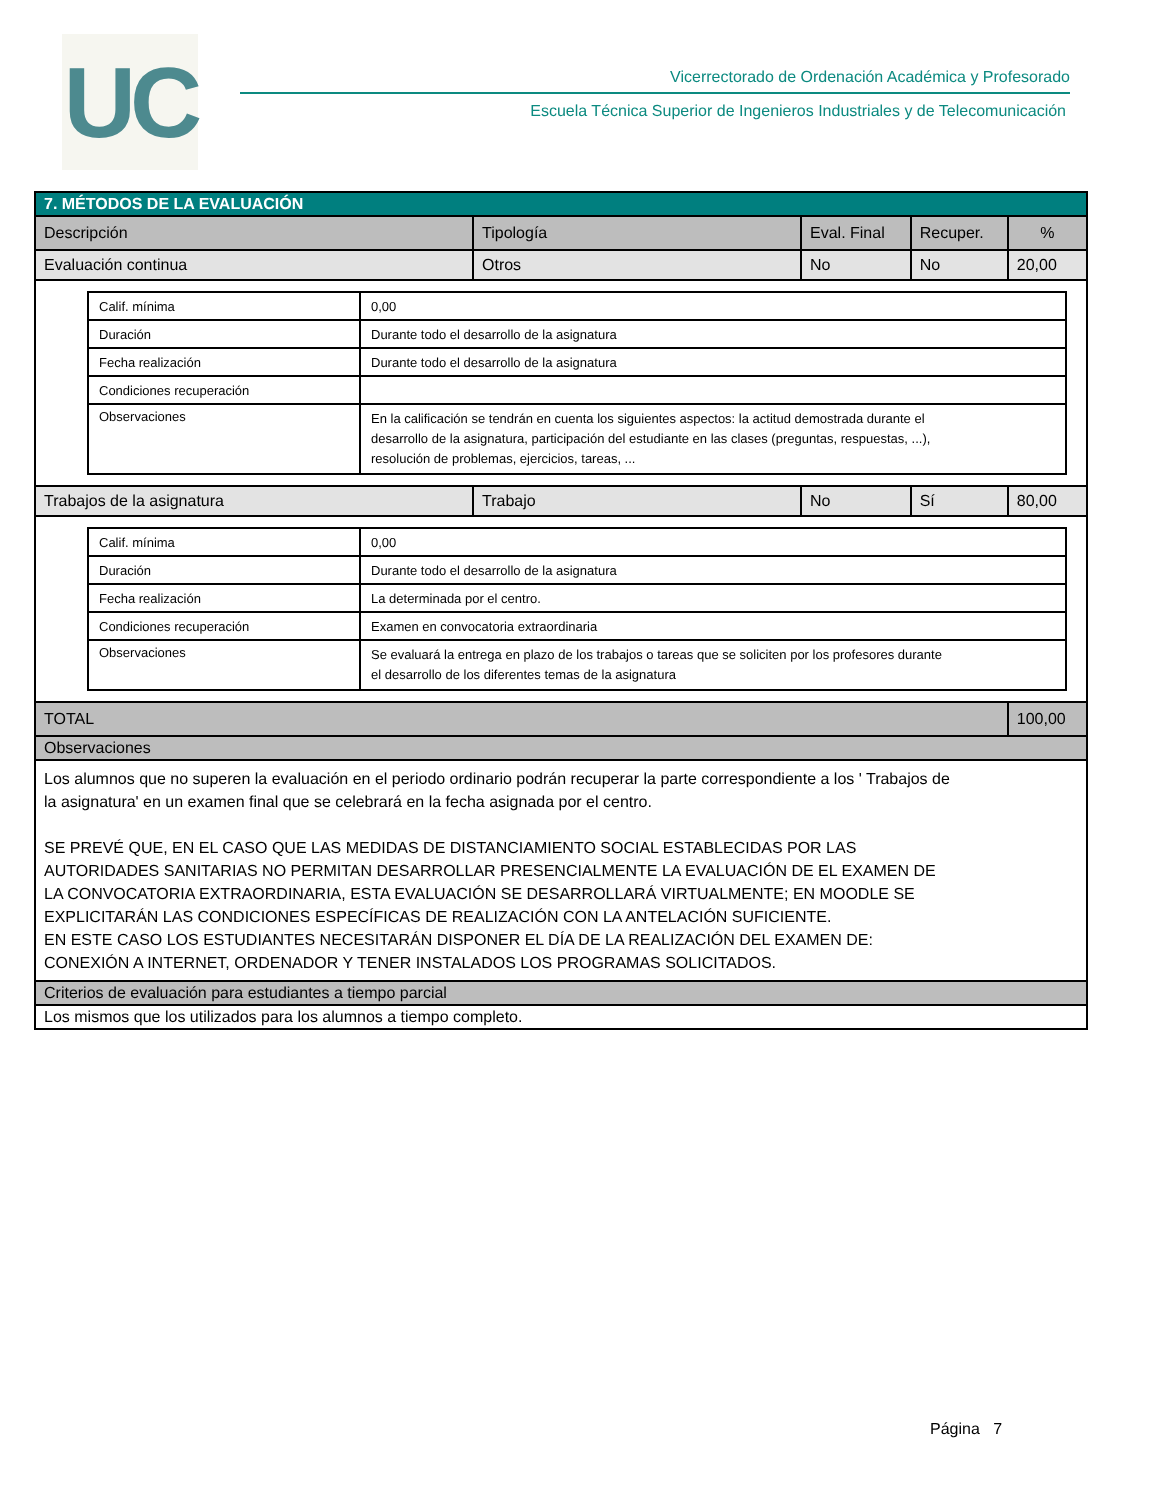UC
Vicerrectorado de Ordenación Académica y Profesorado
Escuela Técnica Superior de Ingenieros Industriales y de Telecomunicación
| 7. MÉTODOS DE LA EVALUACIÓN | | | | |
| Descripción | Tipología | Eval. Final | Recuper. | % |
| Evaluación continua | Otros | No | No | 20,00 |
| / Calif. mínima / 0,00 / / Duración / Durante todo el desarrollo de la asignatura / / Fecha realización / Durante todo el desarrollo de la asignatura / / Condiciones recuperación / / / Observaciones / En la calificación se tendrán en cuenta los siguientes aspectos: la actitud demostrada durante el desarrollo de la asignatura, participación del estudiante en las clases (preguntas, respuestas, ...), resolución de problemas, ejercicios, tareas, ... / | | | | |
| Trabajos de la asignatura | Trabajo | No | Sí | 80,00 |
| / Calif. mínima / 0,00 / / Duración / Durante todo el desarrollo de la asignatura / / Fecha realización / La determinada por el centro. / / Condiciones recuperación / Examen en convocatoria extraordinaria / / Observaciones / Se evaluará la entrega en plazo de los trabajos o tareas que se soliciten por los profesores durante el desarrollo de los diferentes temas de la asignatura / | | | | |
| TOTAL | | | | 100,00 |
| Observaciones | | | | |
| Los alumnos que no superen la evaluación en el periodo ordinario podrán recuperar la parte correspondiente a los ' Trabajos de la asignatura' en un examen final que se celebrará en la fecha asignada por el centro. SE PREVÉ QUE, EN EL CASO QUE LAS MEDIDAS DE DISTANCIAMIENTO SOCIAL ESTABLECIDAS POR LAS AUTORIDADES SANITARIAS NO PERMITAN DESARROLLAR PRESENCIALMENTE LA EVALUACIÓN DE EL EXAMEN DE LA CONVOCATORIA EXTRAORDINARIA, ESTA EVALUACIÓN SE DESARROLLARÁ VIRTUALMENTE; EN MOODLE SE EXPLICITARÁN LAS CONDICIONES ESPECÍFICAS DE REALIZACIÓN CON LA ANTELACIÓN SUFICIENTE. EN ESTE CASO LOS ESTUDIANTES NECESITARÁN DISPONER EL DÍA DE LA REALIZACIÓN DEL EXAMEN DE: CONEXIÓN A INTERNET, ORDENADOR Y TENER INSTALADOS LOS PROGRAMAS SOLICITADOS. | | | | |
| Criterios de evaluación para estudiantes a tiempo parcial | | | | |
| Los mismos que los utilizados para los alumnos a tiempo completo. | | | | |
Página 7